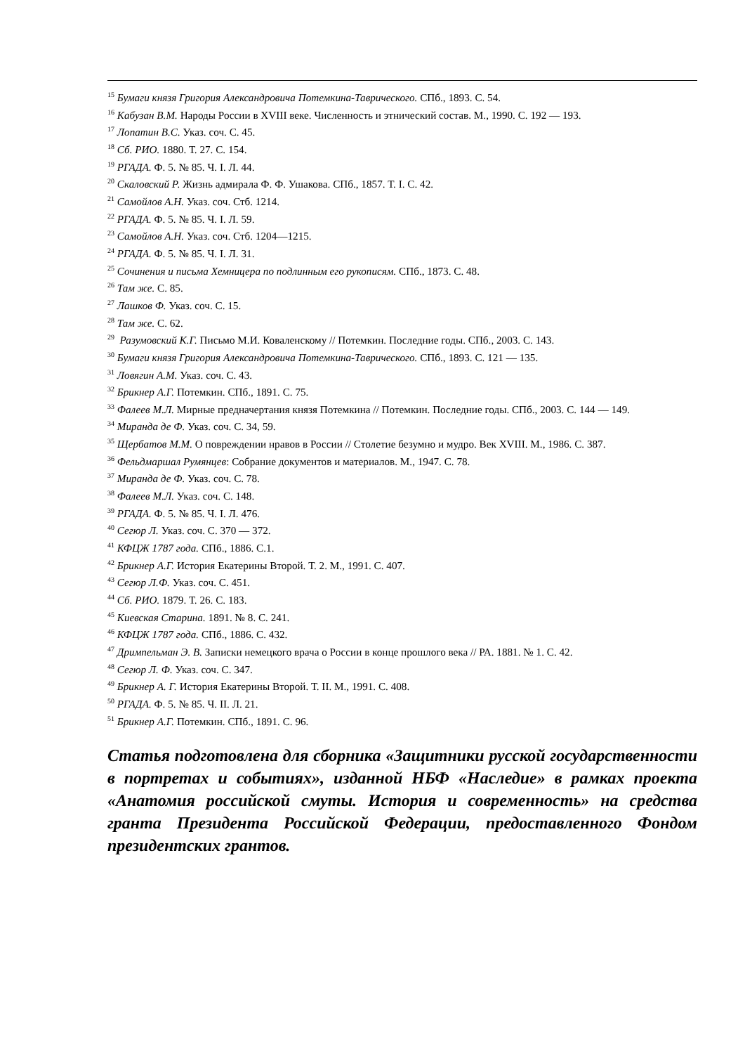<sup>15</sup> Бумаги князя Григория Александровича Потемкина-Таврического. СПб., 1893. С. 54.
<sup>16</sup> Кабузан В.М. Народы России в XVIII веке. Численность и этнический состав. М., 1990. С. 192 — 193.
<sup>17</sup> Лопатин В.С. Указ. соч. С. 45.
<sup>18</sup> Сб. РИО. 1880. Т. 27. С. 154.
<sup>19</sup> РГАДА. Ф. 5. № 85. Ч. I. Л. 44.
<sup>20</sup> Скаловский Р. Жизнь адмирала Ф. Ф. Ушакова. СПб., 1857. Т. I. С. 42.
<sup>21</sup> Самойлов А.Н. Указ. соч. Стб. 1214.
<sup>22</sup> РГАДА. Ф. 5. № 85. Ч. I. Л. 59.
<sup>23</sup> Самойлов А.Н. Указ. соч. Стб. 1204—1215.
<sup>24</sup> РГАДА. Ф. 5. № 85. Ч. I. Л. 31.
<sup>25</sup> Сочинения и письма Хемницера по подлинным его рукописям. СПб., 1873. С. 48.
<sup>26</sup> Там же. С. 85.
<sup>27</sup> Лашков Ф. Указ. соч. С. 15.
<sup>28</sup> Там же. С. 62.
<sup>29</sup> Разумовский К.Г. Письмо М.И. Коваленскому // Потемкин. Последние годы. СПб., 2003. С. 143.
<sup>30</sup> Бумаги князя Григория Александровича Потемкина-Таврического. СПб., 1893. С. 121 — 135.
<sup>31</sup> Ловягин А.М. Указ. соч. С. 43.
<sup>32</sup> Брикнер А.Г. Потемкин. СПб., 1891. С. 75.
<sup>33</sup> Фалеев М.Л. Мирные предначертания князя Потемкина // Потемкин. Последние годы. СПб., 2003. С. 144 — 149.
<sup>34</sup> Миранда де Ф. Указ. соч. С. 34, 59.
<sup>35</sup> Щербатов М.М. О повреждении нравов в России // Столетие безумно и мудро. Век XVIII. М., 1986. С. 387.
<sup>36</sup> Фельдмаршал Румянцев: Собрание документов и материалов. М., 1947. С. 78.
<sup>37</sup> Миранда де Ф. Указ. соч. С. 78.
<sup>38</sup> Фалеев М.Л. Указ. соч. С. 148.
<sup>39</sup> РГАДА. Ф. 5. № 85. Ч. I. Л. 476.
<sup>40</sup> Сегюр Л. Указ. соч. С. 370 — 372.
<sup>41</sup> КФЦЖ 1787 года. СПб., 1886. С.1.
<sup>42</sup> Брикнер А.Г. История Екатерины Второй. Т. 2. М., 1991. С. 407.
<sup>43</sup> Сегюр Л.Ф. Указ. соч. С. 451.
<sup>44</sup> Сб. РИО. 1879. Т. 26. С. 183.
<sup>45</sup> Киевская Старина. 1891. № 8. С. 241.
<sup>46</sup> КФЦЖ 1787 года. СПб., 1886. С. 432.
<sup>47</sup> Дримпельман Э. В. Записки немецкого врача о России в конце прошлого века // РА. 1881. № 1. С. 42.
<sup>48</sup> Сегюр Л. Ф. Указ. соч. С. 347.
<sup>49</sup> Брикнер А. Г. История Екатерины Второй. Т. II. М., 1991. С. 408.
<sup>50</sup> РГАДА. Ф. 5. № 85. Ч. II. Л. 21.
<sup>51</sup> Брикнер А.Г. Потемкин. СПб., 1891. С. 96.
Статья подготовлена для сборника «Защитники русской государственности в портретах и событиях», изданной НБФ «Наследие» в рамках проекта «Анатомия российской смуты. История и современность» на средства гранта Президента Российской Федерации, предоставленного Фондом президентских грантов.